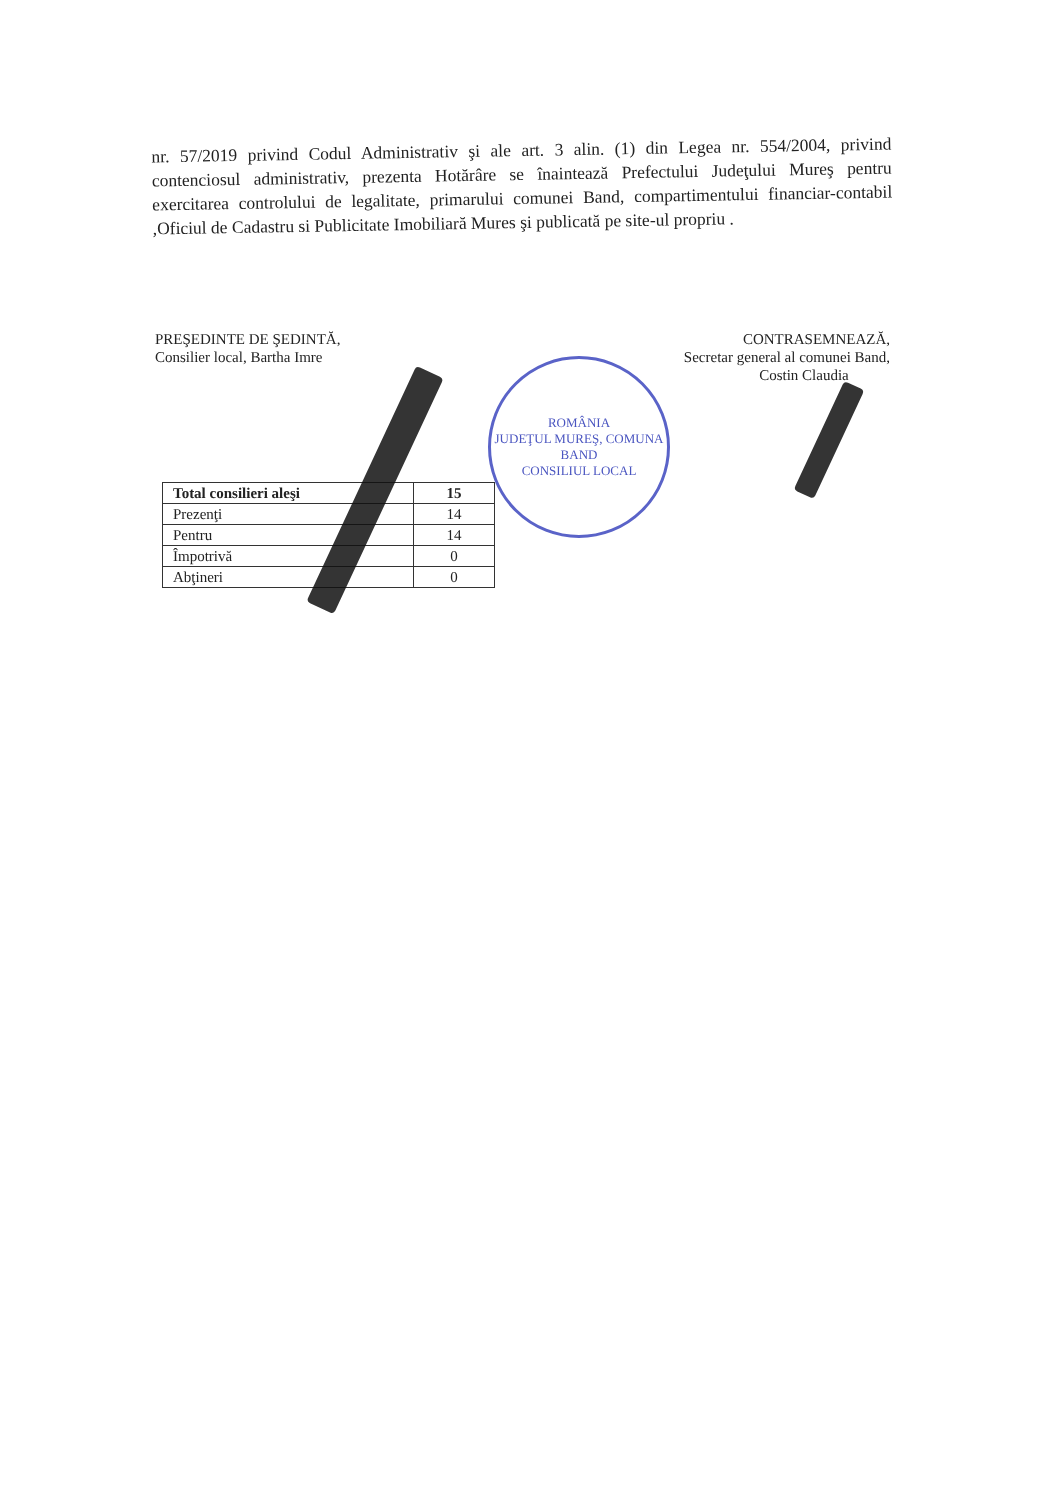nr. 57/2019 privind Codul Administrativ şi ale art. 3 alin. (1) din Legea nr. 554/2004, privind contenciosul administrativ, prezenta Hotărâre se înaintează Prefectului Judeţului Mureş pentru exercitarea controlului de legalitate, primarului comunei Band, compartimentului financiar-contabil ,Oficiul de Cadastru si Publicitate Imobiliară Mures şi publicată pe site-ul propriu .
PREŞEDINTE DE ŞEDINTĂ,
Consilier local, Bartha Imre
CONTRASEMNEAZĂ,
Secretar general al comunei Band,
Costin Claudia
ROMÂNIA
JUDEŢUL MUREŞ, COMUNA BAND
CONSILIUL LOCAL
| Total consilieri aleşi | 15 |
| --- | --- |
| Prezenţi | 14 |
| Pentru | 14 |
| Împotrivă | 0 |
| Abţineri | 0 |